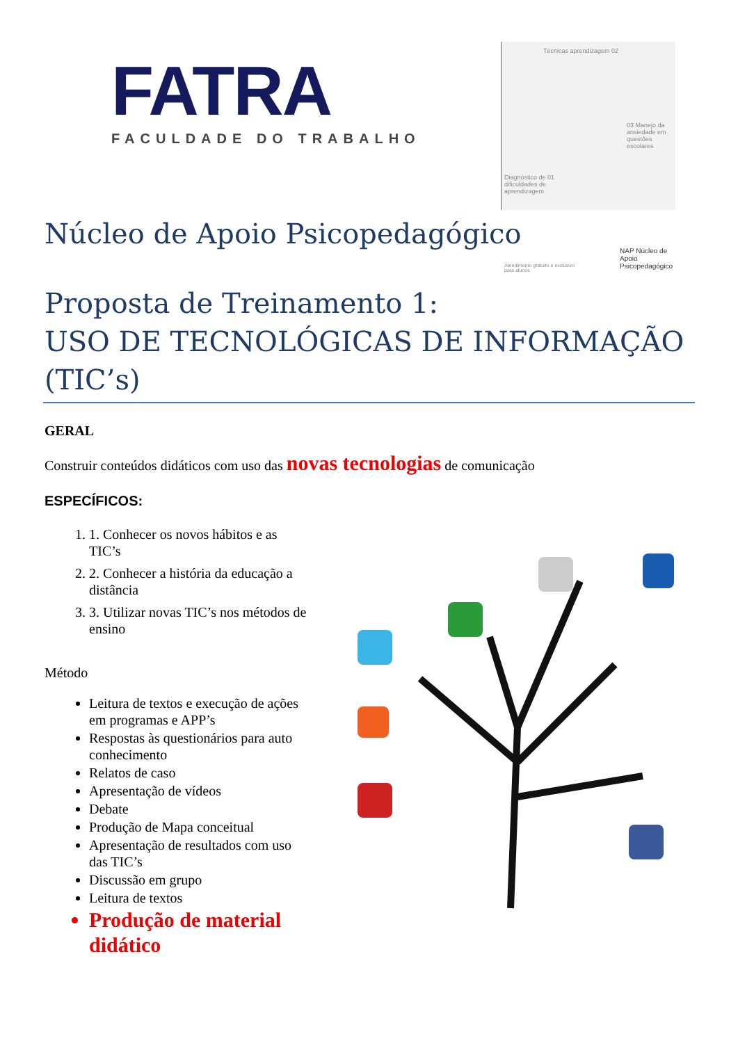FATRA
FACULDADE DO TRABALHO
Técnicas aprendizagem 02
03 Manejo da ansiedade em questões escolares
Diagnóstico de 01 dificuldades de aprendizagem
Atendimento gratuito e exclusivo para alunos
NAP Núcleo de Apoio Psicopedagógico
Núcleo de Apoio Psicopedagógico
Proposta de Treinamento 1:
USO DE TECNOLÓGICAS DE INFORMAÇÃO (TIC’s)
GERAL
Construir conteúdos didáticos com uso das novas tecnologias de comunicação
ESPECÍFICOS:
1. 1. Conhecer os novos hábitos e as TIC’s
2. 2. Conhecer a história da educação a distância
3. 3. Utilizar novas TIC’s nos métodos de ensino
Método
Leitura de textos e execução de ações em programas e APP’s
Respostas às questionários para auto conhecimento
Relatos de caso
Apresentação de vídeos
Debate
Produção de Mapa conceitual
Apresentação de resultados com uso das TIC’s
Discussão em grupo
Leitura de textos
Produção de material didático